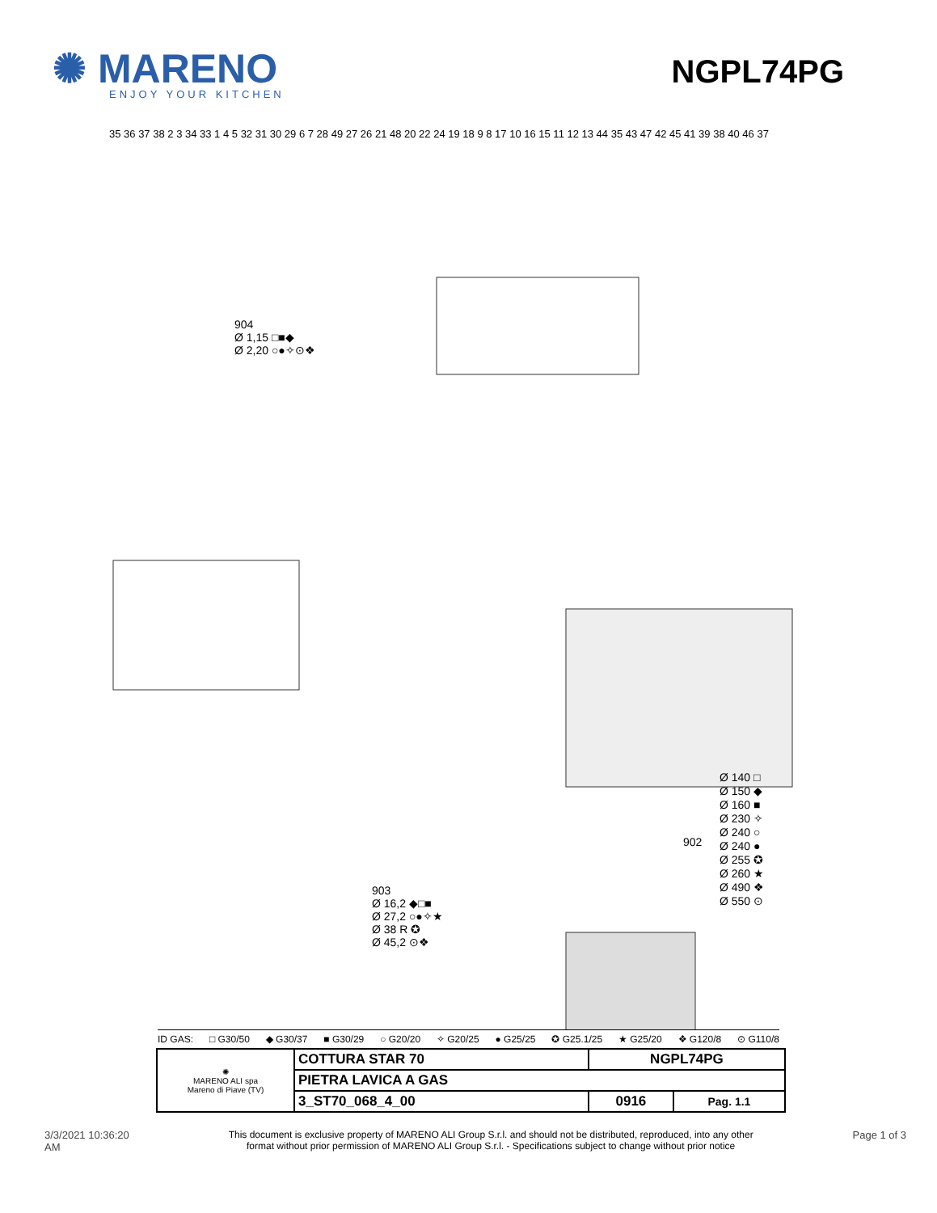✺ MARENO
ENJOY YOUR KITCHEN
NGPL74PG
904
Ø 1,15 □■◆
Ø 2,20 ○●✧⊙❖
903
Ø 16,2 ◆□■
Ø 27,2 ○●✧★
Ø 38 R ✪
Ø 45,2 ⊙❖
Ø 140 □
Ø 150 ◆
Ø 160 ■
Ø 230 ✧
Ø 240 ○
Ø 240 ●
Ø 255 ✪
Ø 260 ★
Ø 490 ❖
Ø 550 ⊙
902
35 36 37 38 2 3 34 33 1 4 5 32 31 30 29 6 7 28 49 27 26 21 48 20 22 24 19 18 9 8 17 10 16 15 11 12 13 44 35 43 47 42 45 41 39 38 40 46 37
ID GAS: □ G30/50 ◆ G30/37 ■ G30/29 ○ G20/20 ✧ G20/25 ● G25/25 ✪ G25.1/25 ★ G25/20 ❖ G120/8 ⊙ G110/8
| ✺ MARENO ALI spa Mareno di Piave (TV) | COTTURA STAR 70 | NGPL74PG | |
| | PIETRA LAVICA A GAS | | |
| | 3_ST70_068_4_00 | 0916 | Pag. 1.1 |
3/3/2021 10:36:20
AM This document is exclusive property of MARENO ALI Group S.r.l. and should not be distributed, reproduced, into any other
format without prior permission of MARENO ALI Group S.r.l. - Specifications subject to change without prior notice Page 1 of 3